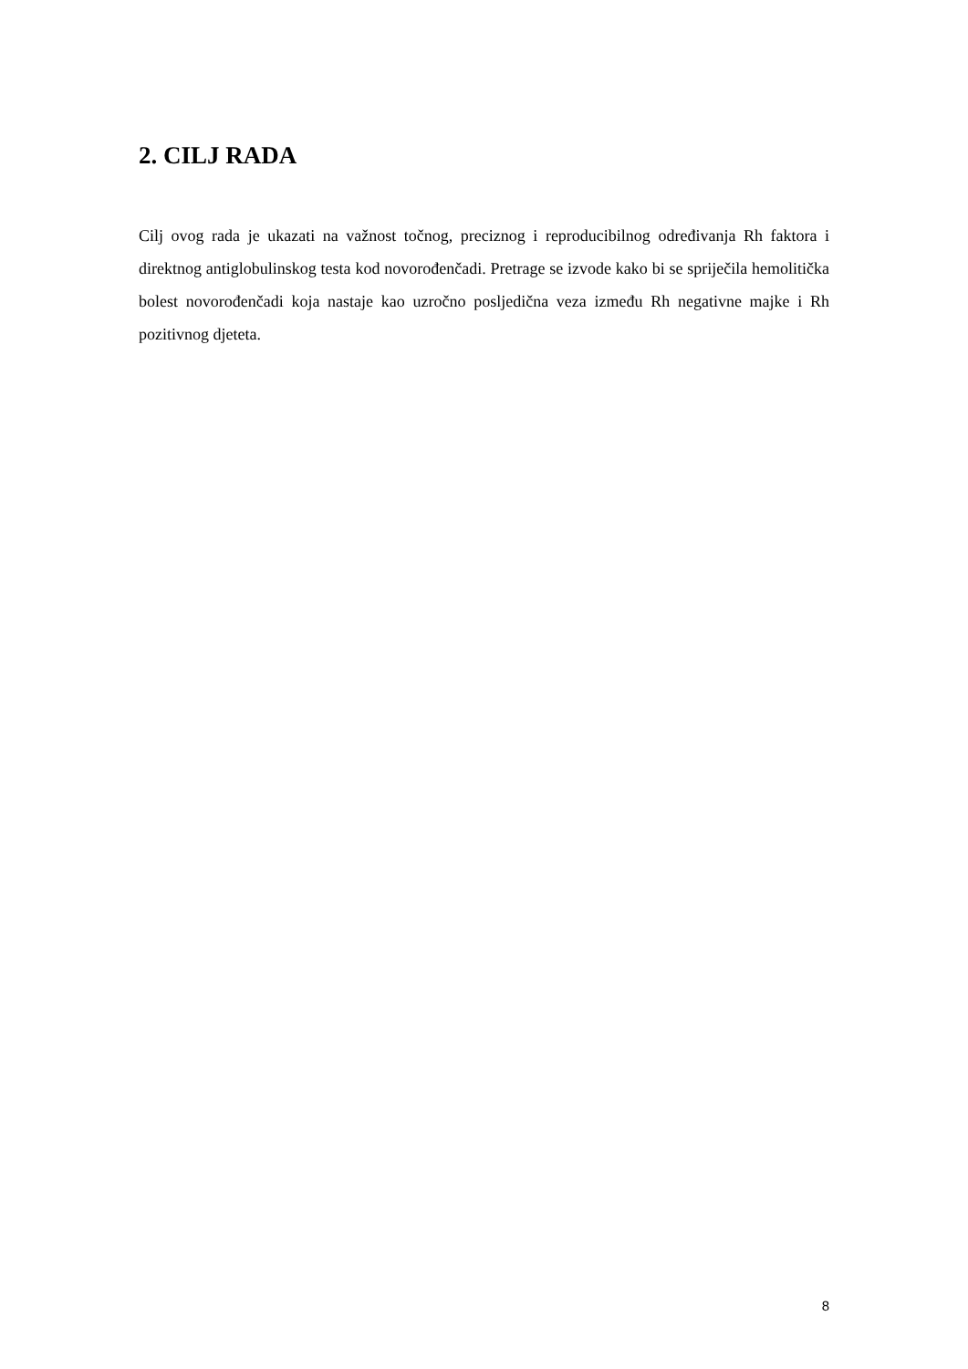2. CILJ RADA
Cilj ovog rada je ukazati na važnost točnog, preciznog i reproducibilnog određivanja Rh faktora i direktnog antiglobulinskog testa kod novorođenčadi. Pretrage se izvode kako bi se spriječila hemolitička bolest novorođenčadi koja nastaje kao uzročno posljedična veza između Rh negativne majke i Rh pozitivnog djeteta.
8